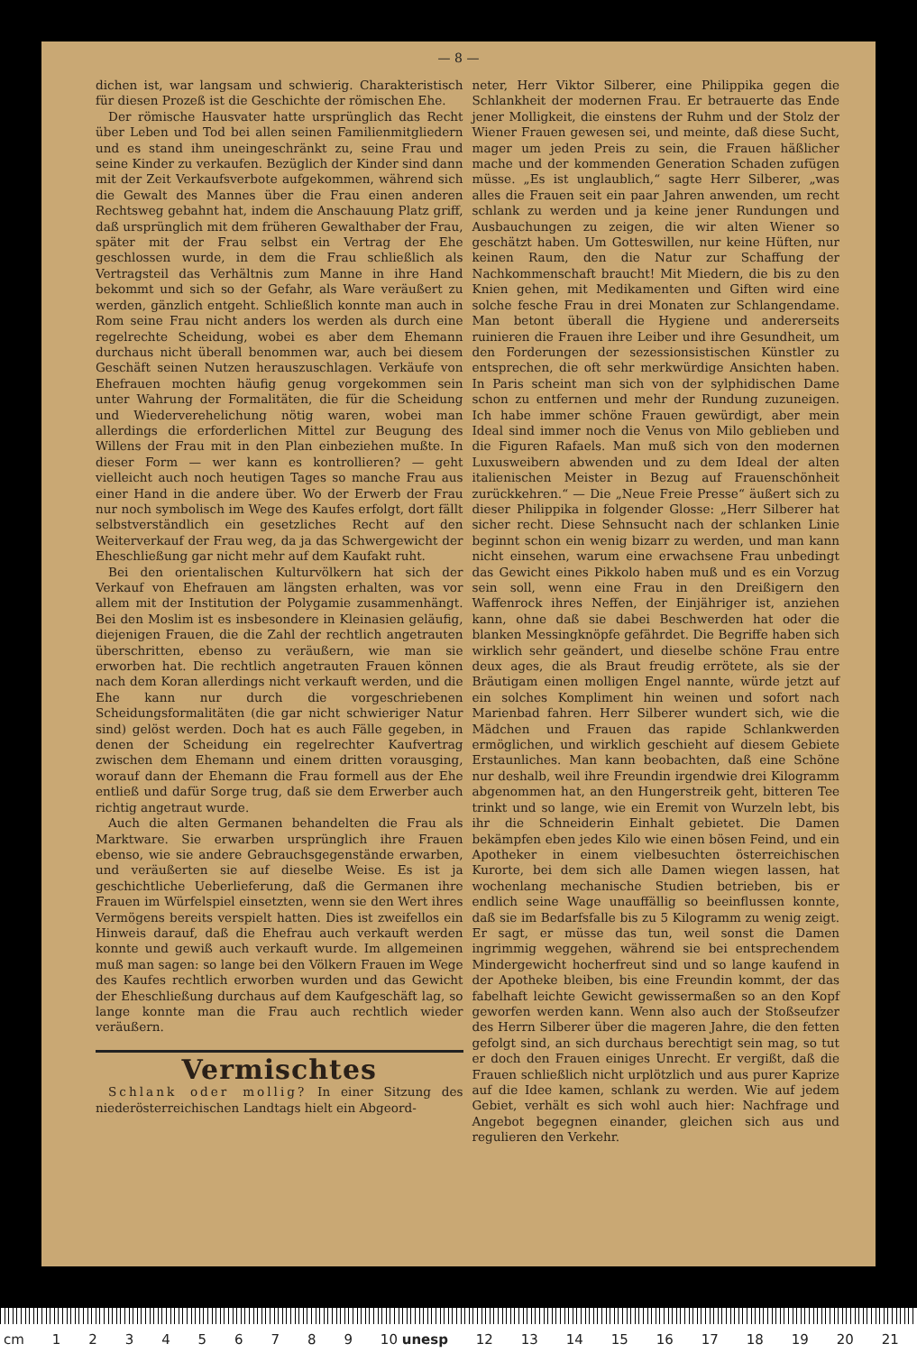— 8 —
dichen ist, war langsam und schwierig. Charakteristisch für diesen Prozeß ist die Geschichte der römischen Ehe.
Der römische Hausvater hatte ursprünglich das Recht über Leben und Tod bei allen seinen Familienmitgliedern und es stand ihm uneingeschränkt zu, seine Frau und seine Kinder zu verkaufen. Bezüglich der Kinder sind dann mit der Zeit Verkaufsverbote aufgekommen, während sich die Gewalt des Mannes über die Frau einen anderen Rechtsweg gebahnt hat, indem die Anschauung Platz griff, daß ursprünglich mit dem früheren Gewalthaber der Frau, später mit der Frau selbst ein Vertrag der Ehe geschlossen wurde, in dem die Frau schließlich als Vertragsteil das Verhältnis zum Manne in ihre Hand bekommt und sich so der Gefahr, als Ware veräußert zu werden, gänzlich entgeht. Schließlich konnte man auch in Rom seine Frau nicht anders los werden als durch eine regelrechte Scheidung, wobei es aber dem Ehemann durchaus nicht überall benommen war, auch bei diesem Geschäft seinen Nutzen herauszuschlagen. Verkäufe von Ehefrauen mochten häufig genug vorgekommen sein unter Wahrung der Formalitäten, die für die Scheidung und Wiederverehelichung nötig waren, wobei man allerdings die erforderlichen Mittel zur Beugung des Willens der Frau mit in den Plan einbeziehen mußte. In dieser Form — wer kann es kontrollieren? — geht vielleicht auch noch heutigen Tages so manche Frau aus einer Hand in die andere über. Wo der Erwerb der Frau nur noch symbolisch im Wege des Kaufes erfolgt, dort fällt selbstverständlich ein gesetzliches Recht auf den Weiterverkauf der Frau weg, da ja das Schwergewicht der Eheschließung gar nicht mehr auf dem Kaufakt ruht.
Bei den orientalischen Kulturvölkern hat sich der Verkauf von Ehefrauen am längsten erhalten, was vor allem mit der Institution der Polygamie zusammenhängt. Bei den Moslim ist es insbesondere in Kleinasien geläufig, diejenigen Frauen, die die Zahl der rechtlich angetrauten überschritten, ebenso zu veräußern, wie man sie erworben hat. Die rechtlich angetrauten Frauen können nach dem Koran allerdings nicht verkauft werden, und die Ehe kann nur durch die vorgeschriebenen Scheidungsformalitäten (die gar nicht schwieriger Natur sind) gelöst werden. Doch hat es auch Fälle gegeben, in denen der Scheidung ein regelrechter Kaufvertrag zwischen dem Ehemann und einem dritten vorausging, worauf dann der Ehemann die Frau formell aus der Ehe entließ und dafür Sorge trug, daß sie dem Erwerber auch richtig angetraut wurde.
Auch die alten Germanen behandelten die Frau als Marktware. Sie erwarben ursprünglich ihre Frauen ebenso, wie sie andere Gebrauchsgegenstände erwarben, und veräußerten sie auf dieselbe Weise. Es ist ja geschichtliche Ueberlieferung, daß die Germanen ihre Frauen im Würfelspiel einsetzten, wenn sie den Wert ihres Vermögens bereits verspielt hatten. Dies ist zweifellos ein Hinweis darauf, daß die Ehefrau auch verkauft werden konnte und gewiß auch verkauft wurde. Im allgemeinen muß man sagen: so lange bei den Völkern Frauen im Wege des Kaufes rechtlich erworben wurden und das Gewicht der Eheschließung durchaus auf dem Kaufgeschäft lag, so lange konnte man die Frau auch rechtlich wieder veräußern.
Vermischtes
Schlank oder mollig? In einer Sitzung des niederösterreichischen Landtags hielt ein Abgeord-
neter, Herr Viktor Silberer, eine Philippika gegen die Schlankheit der modernen Frau. Er betrauerte das Ende jener Molligkeit, die einstens der Ruhm und der Stolz der Wiener Frauen gewesen sei, und meinte, daß diese Sucht, mager um jeden Preis zu sein, die Frauen häßlicher mache und der kommenden Generation Schaden zufügen müsse. „Es ist unglaublich,“ sagte Herr Silberer, „was alles die Frauen seit ein paar Jahren anwenden, um recht schlank zu werden und ja keine jener Rundungen und Ausbauchungen zu zeigen, die wir alten Wiener so geschätzt haben. Um Gotteswillen, nur keine Hüften, nur keinen Raum, den die Natur zur Schaffung der Nachkommenschaft braucht! Mit Miedern, die bis zu den Knien gehen, mit Medikamenten und Giften wird eine solche fesche Frau in drei Monaten zur Schlangendame. Man betont überall die Hygiene und andererseits ruinieren die Frauen ihre Leiber und ihre Gesundheit, um den Forderungen der sezessionsistischen Künstler zu entsprechen, die oft sehr merkwürdige Ansichten haben. In Paris scheint man sich von der sylphidischen Dame schon zu entfernen und mehr der Rundung zuzuneigen. Ich habe immer schöne Frauen gewürdigt, aber mein Ideal sind immer noch die Venus von Milo geblieben und die Figuren Rafaels. Man muß sich von den modernen Luxusweibern abwenden und zu dem Ideal der alten italienischen Meister in Bezug auf Frauenschönheit zurückkehren.“ — Die „Neue Freie Presse“ äußert sich zu dieser Philippika in folgender Glosse: „Herr Silberer hat sicher recht. Diese Sehnsucht nach der schlanken Linie beginnt schon ein wenig bizarr zu werden, und man kann nicht einsehen, warum eine erwachsene Frau unbedingt das Gewicht eines Pikkolo haben muß und es ein Vorzug sein soll, wenn eine Frau in den Dreißigern den Waffenrock ihres Neffen, der Einjähriger ist, anziehen kann, ohne daß sie dabei Beschwerden hat oder die blanken Messingknöpfe gefährdet. Die Begriffe haben sich wirklich sehr geändert, und dieselbe schöne Frau entre deux ages, die als Braut freudig errötete, als sie der Bräutigam einen molligen Engel nannte, würde jetzt auf ein solches Kompliment hin weinen und sofort nach Marienbad fahren. Herr Silberer wundert sich, wie die Mädchen und Frauen das rapide Schlankwerden ermöglichen, und wirklich geschieht auf diesem Gebiete Erstaunliches. Man kann beobachten, daß eine Schöne nur deshalb, weil ihre Freundin irgendwie drei Kilogramm abgenommen hat, an den Hungerstreik geht, bitteren Tee trinkt und so lange, wie ein Eremit von Wurzeln lebt, bis ihr die Schneiderin Einhalt gebietet. Die Damen bekämpfen eben jedes Kilo wie einen bösen Feind, und ein Apotheker in einem vielbesuchten österreichischen Kurorte, bei dem sich alle Damen wiegen lassen, hat wochenlang mechanische Studien betrieben, bis er endlich seine Wage unauffällig so beeinflussen konnte, daß sie im Bedarfsfalle bis zu 5 Kilogramm zu wenig zeigt. Er sagt, er müsse das tun, weil sonst die Damen ingrimmig weggehen, während sie bei entsprechendem Mindergewicht hocherfreut sind und so lange kaufend in der Apotheke bleiben, bis eine Freundin kommt, der das fabelhaft leichte Gewicht gewissermaßen so an den Kopf geworfen werden kann. Wenn also auch der Stoßseufzer des Herrn Silberer über die mageren Jahre, die den fetten gefolgt sind, an sich durchaus berechtigt sein mag, so tut er doch den Frauen einiges Unrecht. Er vergißt, daß die Frauen schließlich nicht urplötzlich und aus purer Kaprize auf die Idee kamen, schlank zu werden. Wie auf jedem Gebiet, verhält es sich wohl auch hier: Nachfrage und Angebot begegnen einander, gleichen sich aus und regulieren den Verkehr.
cm 123456789 10 unesp 12 13 14 15 16 17 18 19 20 21